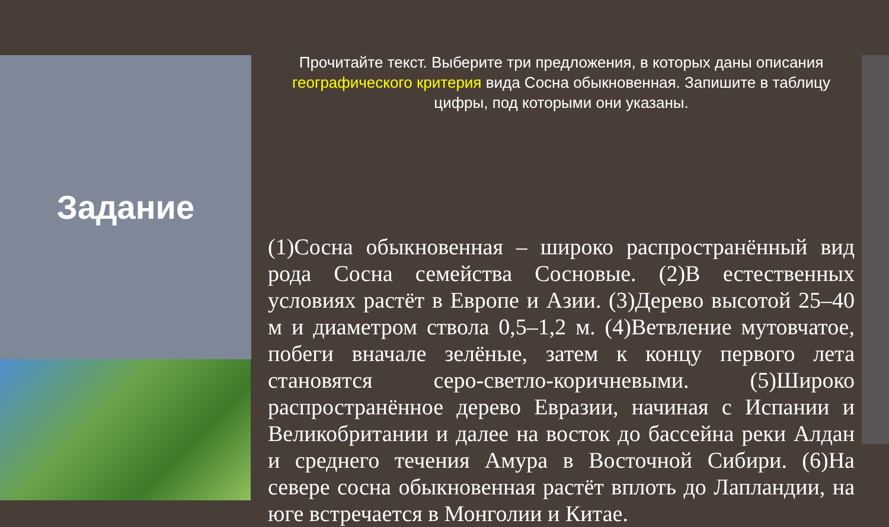Задание
Прочитайте текст. Выберите три предложения, в которых даны описания географического критерия вида Сосна обыкновенная. Запишите в таблицу цифры, под которыми они указаны.
(1)Сосна обыкновенная – широко распространённый вид рода Сосна семейства Сосновые. (2)В естественных условиях растёт в Европе и Азии. (3)Дерево высотой 25–40 м и диаметром ствола 0,5–1,2 м. (4)Ветвление мутовчатое, побеги вначале зелёные, затем к концу первого лета становятся серо-светло-коричневыми. (5)Широко распространённое дерево Евразии, начиная с Испании и Великобритании и далее на восток до бассейна реки Алдан и среднего течения Амура в Восточной Сибири. (6)На севере сосна обыкновенная растёт вплоть до Лапландии, на юге встречается в Монголии и Китае.